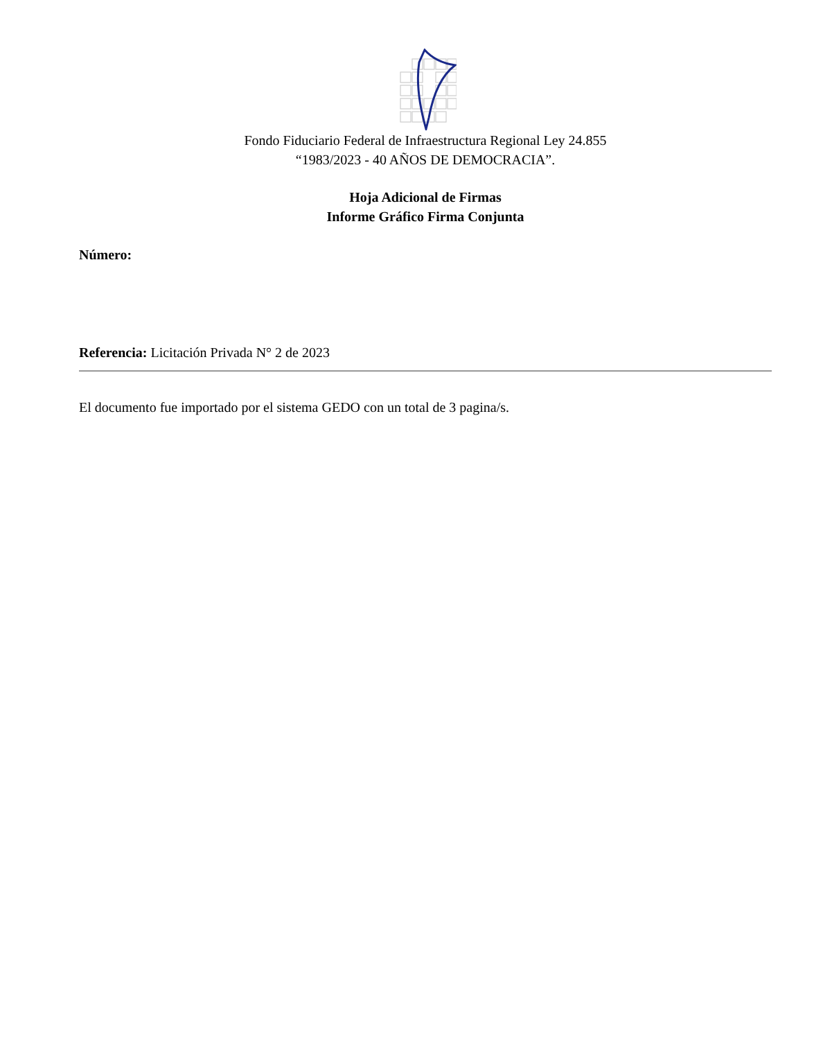Fondo Fiduciario Federal de Infraestructura Regional Ley 24.855
“1983/2023 - 40 AÑOS DE DEMOCRACIA”.
Hoja Adicional de Firmas
Informe Gráfico Firma Conjunta
Número:
Referencia: Licitación Privada N° 2 de 2023
El documento fue importado por el sistema GEDO con un total de 3 pagina/s.